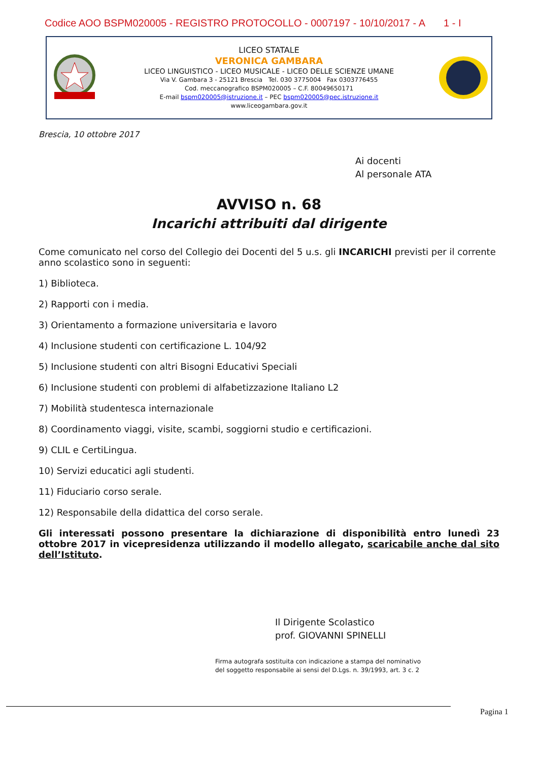Codice AOO BSPM020005 - REGISTRO PROTOCOLLO - 0007197 - 10/10/2017 - A 1 - I
LICEO STATALE
VERONICA GAMBARA
LICEO LINGUISTICO - LICEO MUSICALE - LICEO DELLE SCIENZE UMANE
Via V. Gambara 3 - 25121 Brescia Tel. 030 3775004 Fax 0303776455
Cod. meccanografico BSPM020005 – C.F. 80049650171
E-mail bspm020005@istruzione.it – PEC bspm020005@pec.istruzione.it
www.liceogambara.gov.it
Brescia, 10 ottobre 2017
Ai docenti
Al personale ATA
AVVISO n. 68
Incarichi attribuiti dal dirigente
Come comunicato nel corso del Collegio dei Docenti del 5 u.s. gli INCARICHI previsti per il corrente anno scolastico sono in seguenti:
1) Biblioteca.
2) Rapporti con i media.
3) Orientamento a formazione universitaria e lavoro
4) Inclusione studenti con certificazione L. 104/92
5) Inclusione studenti con altri Bisogni Educativi Speciali
6) Inclusione studenti con problemi di alfabetizzazione Italiano L2
7) Mobilità studentesca internazionale
8) Coordinamento viaggi, visite, scambi, soggiorni studio e certificazioni.
9) CLIL e CertiLingua.
10) Servizi educatici agli studenti.
11) Fiduciario corso serale.
12) Responsabile della didattica del corso serale.
Gli interessati possono presentare la dichiarazione di disponibilità entro lunedì 23 ottobre 2017 in vicepresidenza utilizzando il modello allegato, scaricabile anche dal sito dell’Istituto.
Il Dirigente Scolastico
prof. GIOVANNI SPINELLI
Firma autografa sostituita con indicazione a stampa del nominativo
del soggetto responsabile ai sensi del D.Lgs. n. 39/1993, art. 3 c. 2
Pagina 1